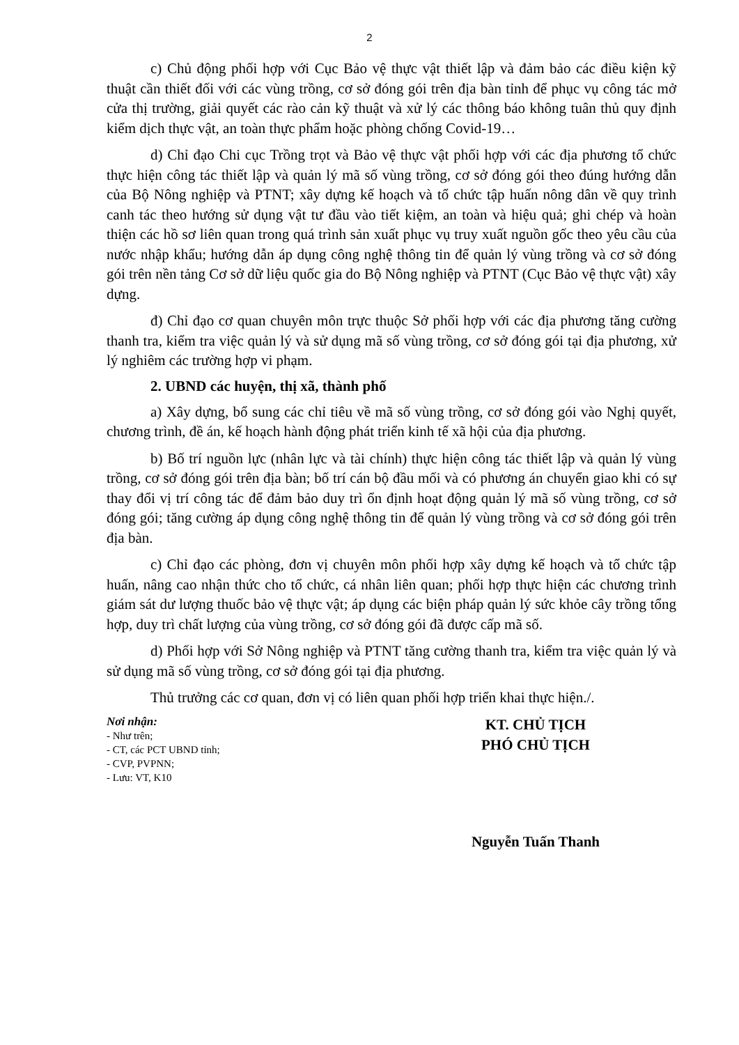2
c) Chủ động phối hợp với Cục Bảo vệ thực vật thiết lập và đảm bảo các điều kiện kỹ thuật cần thiết đối với các vùng trồng, cơ sở đóng gói trên địa bàn tỉnh để phục vụ công tác mở cửa thị trường, giải quyết các rào cản kỹ thuật và xử lý các thông báo không tuân thủ quy định kiểm dịch thực vật, an toàn thực phẩm hoặc phòng chống Covid-19…
d) Chỉ đạo Chi cục Trồng trọt và Bảo vệ thực vật phối hợp với các địa phương tổ chức thực hiện công tác thiết lập và quản lý mã số vùng trồng, cơ sở đóng gói theo đúng hướng dẫn của Bộ Nông nghiệp và PTNT; xây dựng kế hoạch và tổ chức tập huấn nông dân về quy trình canh tác theo hướng sử dụng vật tư đầu vào tiết kiệm, an toàn và hiệu quả; ghi chép và hoàn thiện các hồ sơ liên quan trong quá trình sản xuất phục vụ truy xuất nguồn gốc theo yêu cầu của nước nhập khẩu; hướng dẫn áp dụng công nghệ thông tin để quản lý vùng trồng và cơ sở đóng gói trên nền tảng Cơ sở dữ liệu quốc gia do Bộ Nông nghiệp và PTNT (Cục Bảo vệ thực vật) xây dựng.
đ) Chỉ đạo cơ quan chuyên môn trực thuộc Sở phối hợp với các địa phương tăng cường thanh tra, kiểm tra việc quản lý và sử dụng mã số vùng trồng, cơ sở đóng gói tại địa phương, xử lý nghiêm các trường hợp vi phạm.
2. UBND các huyện, thị xã, thành phố
a) Xây dựng, bổ sung các chỉ tiêu về mã số vùng trồng, cơ sở đóng gói vào Nghị quyết, chương trình, đề án, kế hoạch hành động phát triển kinh tế xã hội của địa phương.
b) Bố trí nguồn lực (nhân lực và tài chính) thực hiện công tác thiết lập và quản lý vùng trồng, cơ sở đóng gói trên địa bàn; bố trí cán bộ đầu mối và có phương án chuyển giao khi có sự thay đổi vị trí công tác để đảm bảo duy trì ổn định hoạt động quản lý mã số vùng trồng, cơ sở đóng gói; tăng cường áp dụng công nghệ thông tin để quản lý vùng trồng và cơ sở đóng gói trên địa bàn.
c) Chỉ đạo các phòng, đơn vị chuyên môn phối hợp xây dựng kế hoạch và tổ chức tập huấn, nâng cao nhận thức cho tổ chức, cá nhân liên quan; phối hợp thực hiện các chương trình giám sát dư lượng thuốc bảo vệ thực vật; áp dụng các biện pháp quản lý sức khỏe cây trồng tổng hợp, duy trì chất lượng của vùng trồng, cơ sở đóng gói đã được cấp mã số.
d) Phối hợp với Sở Nông nghiệp và PTNT tăng cường thanh tra, kiểm tra việc quản lý và sử dụng mã số vùng trồng, cơ sở đóng gói tại địa phương.
Thủ trưởng các cơ quan, đơn vị có liên quan phối hợp triển khai thực hiện./.
Nơi nhận:
- Như trên;
- CT, các PCT UBND tỉnh;
- CVP, PVPNN;
- Lưu: VT, K10
KT. CHỦ TỊCH
PHÓ CHỦ TỊCH
Nguyễn Tuấn Thanh